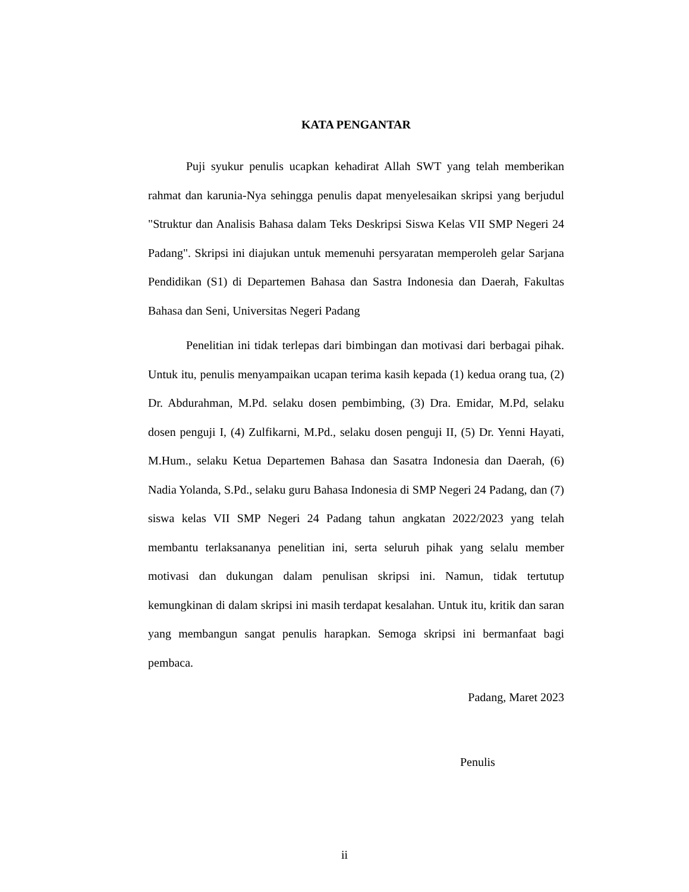KATA PENGANTAR
Puji syukur penulis ucapkan kehadirat Allah SWT yang telah memberikan rahmat dan karunia-Nya sehingga penulis dapat menyelesaikan skripsi yang berjudul "Struktur dan Analisis Bahasa dalam Teks Deskripsi Siswa Kelas VII SMP Negeri 24 Padang". Skripsi ini diajukan untuk memenuhi persyaratan memperoleh gelar Sarjana Pendidikan (S1) di Departemen Bahasa dan Sastra Indonesia dan Daerah, Fakultas Bahasa dan Seni, Universitas Negeri Padang
Penelitian ini tidak terlepas dari bimbingan dan motivasi dari berbagai pihak. Untuk itu, penulis menyampaikan ucapan terima kasih kepada (1) kedua orang tua, (2) Dr. Abdurahman, M.Pd. selaku dosen pembimbing, (3) Dra. Emidar, M.Pd, selaku dosen penguji I, (4) Zulfikarni, M.Pd., selaku dosen penguji II, (5) Dr. Yenni Hayati, M.Hum., selaku Ketua Departemen Bahasa dan Sasatra Indonesia dan Daerah, (6) Nadia Yolanda, S.Pd., selaku guru Bahasa Indonesia di SMP Negeri 24 Padang, dan (7) siswa kelas VII SMP Negeri 24 Padang tahun angkatan 2022/2023 yang telah membantu terlaksananya penelitian ini, serta seluruh pihak yang selalu member motivasi dan dukungan dalam penulisan skripsi ini. Namun, tidak tertutup kemungkinan di dalam skripsi ini masih terdapat kesalahan. Untuk itu, kritik dan saran yang membangun sangat penulis harapkan. Semoga skripsi ini bermanfaat bagi pembaca.
Padang, Maret 2023
Penulis
ii